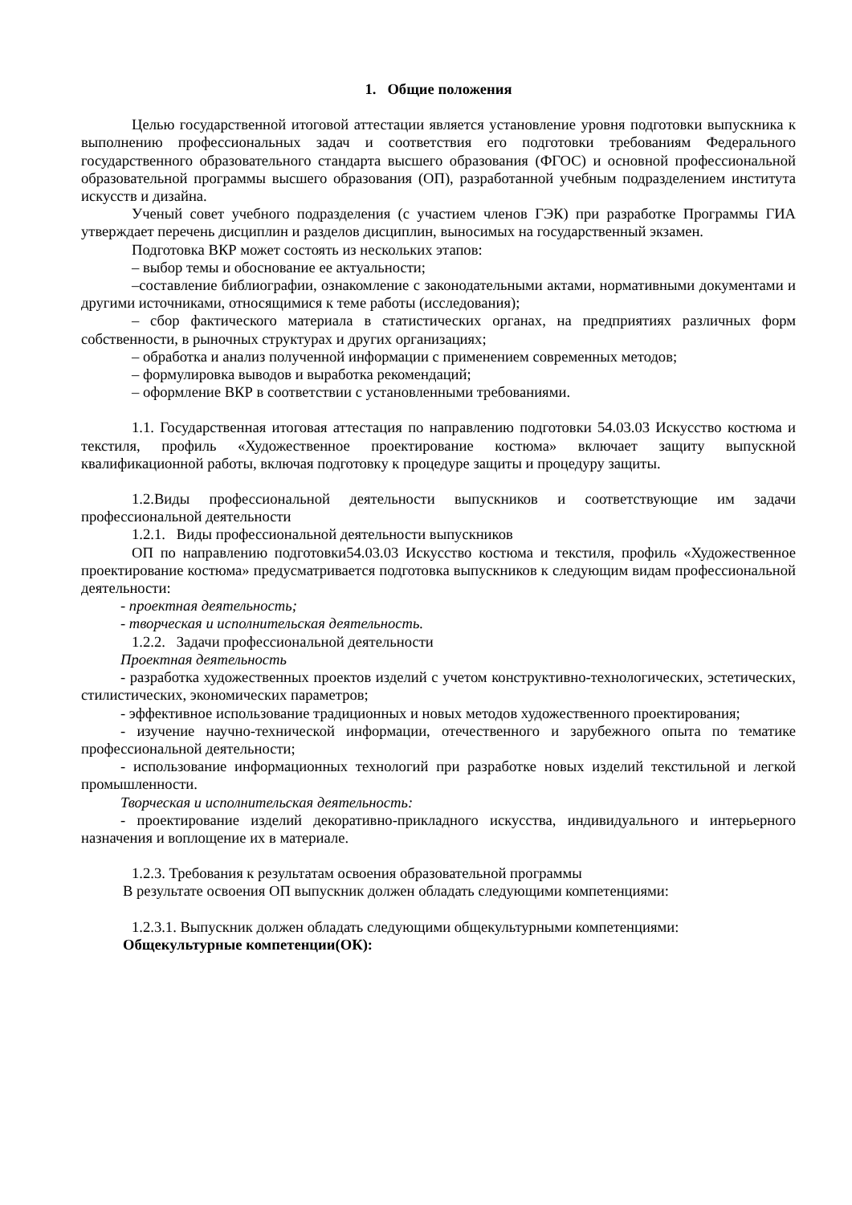1. Общие положения
Целью государственной итоговой аттестации является установление уровня подготовки выпускника к выполнению профессиональных задач и соответствия его подготовки требованиям Федерального государственного образовательного стандарта высшего образования (ФГОС) и основной профессиональной образовательной программы высшего образования (ОП), разработанной учебным подразделением института искусств и дизайна.
Ученый совет учебного подразделения (с участием членов ГЭК) при разработке Программы ГИА утверждает перечень дисциплин и разделов дисциплин, выносимых на государственный экзамен.
Подготовка ВКР может состоять из нескольких этапов:
– выбор темы и обоснование ее актуальности;
–составление библиографии, ознакомление с законодательными актами, нормативными документами и другими источниками, относящимися к теме работы (исследования);
– сбор фактического материала в статистических органах, на предприятиях различных форм собственности, в рыночных структурах и других организациях;
– обработка и анализ полученной информации с применением современных методов;
– формулировка выводов и выработка рекомендаций;
– оформление ВКР в соответствии с установленными требованиями.
1.1. Государственная итоговая аттестация по направлению подготовки 54.03.03 Искусство костюма и текстиля, профиль «Художественное проектирование костюма» включает защиту выпускной квалификационной работы, включая подготовку к процедуре защиты и процедуру защиты.
1.2.Виды профессиональной деятельности выпускников и соответствующие им задачи профессиональной деятельности
1.2.1. Виды профессиональной деятельности выпускников
ОП по направлению подготовки54.03.03 Искусство костюма и текстиля, профиль «Художественное проектирование костюма» предусматривается подготовка выпускников к следующим видам профессиональной деятельности:
- проектная деятельность;
- творческая и исполнительская деятельность.
1.2.2. Задачи профессиональной деятельности
Проектная деятельность
- разработка художественных проектов изделий с учетом конструктивно-технологических, эстетических, стилистических, экономических параметров;
- эффективное использование традиционных и новых методов художественного проектирования;
- изучение научно-технической информации, отечественного и зарубежного опыта по тематике профессиональной деятельности;
- использование информационных технологий при разработке новых изделий текстильной и легкой промышленности.
Творческая и исполнительская деятельность:
- проектирование изделий декоративно-прикладного искусства, индивидуального и интерьерного назначения и воплощение их в материале.
1.2.3. Требования к результатам освоения образовательной программы
В результате освоения ОП выпускник должен обладать следующими компетенциями:
1.2.3.1. Выпускник должен обладать следующими общекультурными компетенциями:
Общекультурные компетенции(ОК):